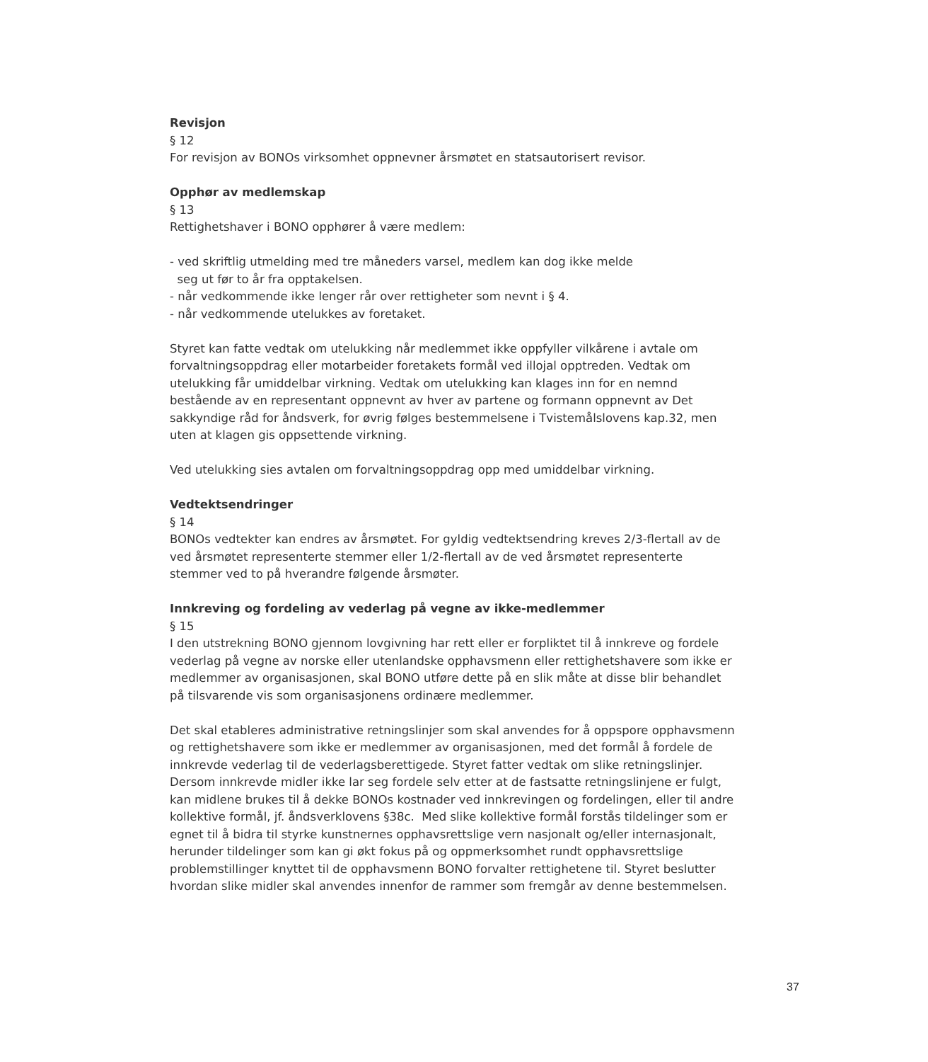Revisjon
§ 12
For revisjon av BONOs virksomhet oppnevner årsmøtet en statsautorisert revisor.
Opphør av medlemskap
§ 13
Rettighetshaver i BONO opphører å være medlem:
- ved skriftlig utmelding med tre måneders varsel, medlem kan dog ikke melde
seg ut før to år fra opptakelsen.
- når vedkommende ikke lenger rår over rettigheter som nevnt i § 4.
- når vedkommende utelukkes av foretaket.
Styret kan fatte vedtak om utelukking når medlemmet ikke oppfyller vilkårene i avtale om forvaltningsoppdrag eller motarbeider foretakets formål ved illojal opptreden. Vedtak om utelukking får umiddelbar virkning. Vedtak om utelukking kan klages inn for en nemnd bestående av en representant oppnevnt av hver av partene og formann oppnevnt av Det sakkyndige råd for åndsverk, for øvrig følges bestemmelsene i Tvistemålslovens kap.32, men uten at klagen gis oppsettende virkning.
Ved utelukking sies avtalen om forvaltningsoppdrag opp med umiddelbar virkning.
Vedtektsendringer
§ 14
BONOs vedtekter kan endres av årsmøtet. For gyldig vedtektsendring kreves 2/3-flertall av de ved årsmøtet representerte stemmer eller 1/2-flertall av de ved årsmøtet representerte stemmer ved to på hverandre følgende årsmøter.
Innkreving og fordeling av vederlag på vegne av ikke-medlemmer
§ 15
I den utstrekning BONO gjennom lovgivning har rett eller er forpliktet til å innkreve og fordele vederlag på vegne av norske eller utenlandske opphavsmenn eller rettighetshavere som ikke er medlemmer av organisasjonen, skal BONO utføre dette på en slik måte at disse blir behandlet på tilsvarende vis som organisasjonens ordinære medlemmer.
Det skal etableres administrative retningslinjer som skal anvendes for å oppspore opphavsmenn og rettighetshavere som ikke er medlemmer av organisasjonen, med det formål å fordele de innkrevde vederlag til de vederlagsberettigede. Styret fatter vedtak om slike retningslinjer. Dersom innkrevde midler ikke lar seg fordele selv etter at de fastsatte retningslinjene er fulgt, kan midlene brukes til å dekke BONOs kostnader ved innkrevingen og fordelingen, eller til andre kollektive formål, jf. åndsverklovens §38c. Med slike kollektive formål forstås tildelinger som er egnet til å bidra til styrke kunstnernes opphavsrettslige vern nasjonalt og/eller internasjonalt, herunder tildelinger som kan gi økt fokus på og oppmerksomhet rundt opphavsrettslige problemstillinger knyttet til de opphavsmenn BONO forvalter rettighetene til. Styret beslutter hvordan slike midler skal anvendes innenfor de rammer som fremgår av denne bestemmelsen.
37